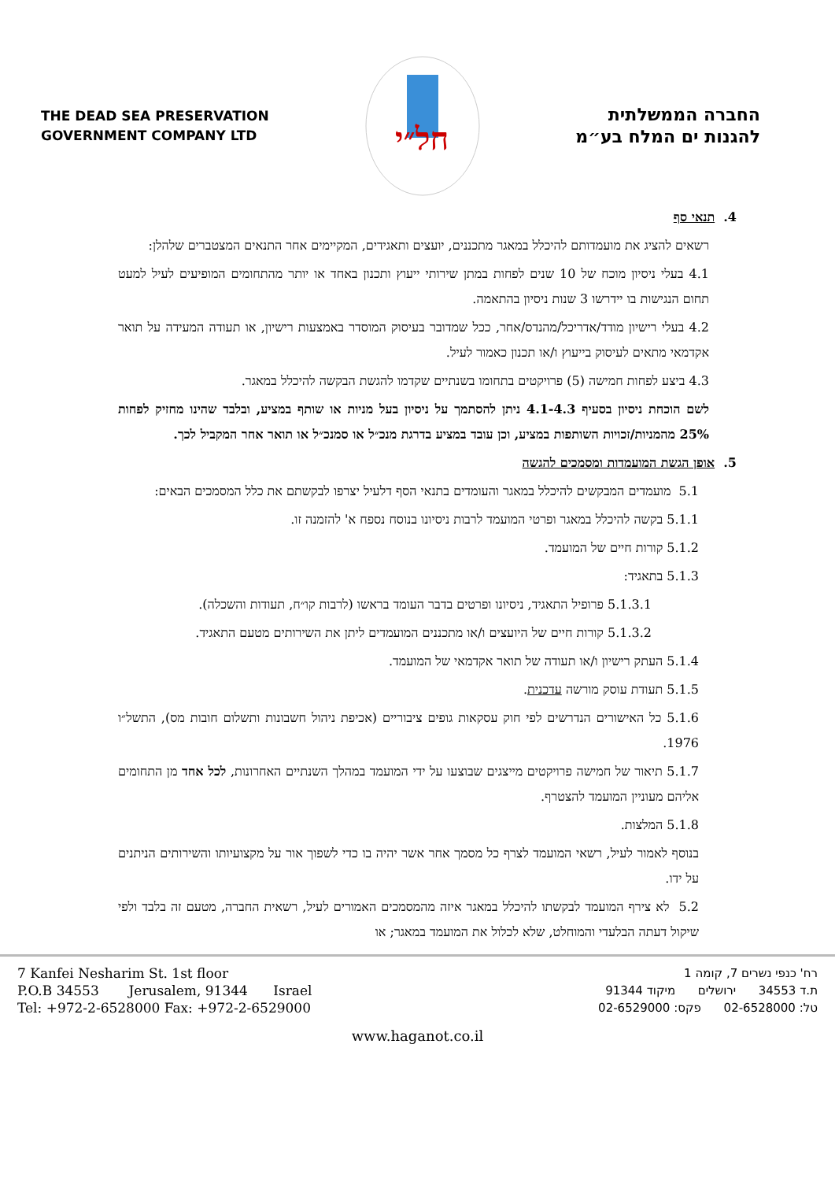THE DEAD SEA PRESERVATION
GOVERNMENT COMPANY LTD
חל״י
החברה הממשלתית
להגנות ים המלח בע״מ
4. תנאי סף
רשאים להציג את מועמדותם להיכלל במאגר מתכננים, יועצים ותאגידים, המקיימים אחר התנאים המצטברים שלהלן:
4.1 בעלי ניסיון מוכח של 10 שנים לפחות במתן שירותי ייעוץ ותכנון באחד או יותר מהתחומים המופיעים לעיל למעט תחום הנגישות בו יידרשו 3 שנות ניסיון בהתאמה.
4.2 בעלי רישיון מודד/אדריכל/מהנדס/אחר, ככל שמדובר בעיסוק המוסדר באמצעות רישיון, או תעודה המעידה על תואר אקדמאי מתאים לעיסוק בייעוץ ו/או תכנון כאמור לעיל.
4.3 ביצע לפחות חמישה (5) פרויקטים בתחומו בשנתיים שקדמו להגשת הבקשה להיכלל במאגר.
לשם הוכחת ניסיון בסעיף 4.1-4.3 ניתן להסתמך על ניסיון בעל מניות או שותף במציע, ובלבד שהינו מחזיק לפחות 25% מהמניות/זכויות השותפות במציע, וכן עובד במציע בדרגת מנכ״ל או סמנכ״ל או תואר אחר המקביל לכך.
5. אופן הגשת המועמדות ומסמכים להגשה
5.1 מועמדים המבקשים להיכלל במאגר והעומדים בתנאי הסף דלעיל יצרפו לבקשתם את כלל המסמכים הבאים:
5.1.1 בקשה להיכלל במאגר ופרטי המועמד לרבות ניסיונו בנוסח נספח א' להזמנה זו.
5.1.2 קורות חיים של המועמד.
5.1.3 בתאגיד:
5.1.3.1 פרופיל התאגיד, ניסיונו ופרטים בדבר העומד בראשו (לרבות קו״ח, תעודות והשכלה).
5.1.3.2 קורות חיים של היועצים ו/או מתכננים המועמדים ליתן את השירותים מטעם התאגיד.
5.1.4 העתק רישיון ו/או תעודה של תואר אקדמאי של המועמד.
5.1.5 תעודת עוסק מורשה עדכנית.
5.1.6 כל האישורים הנדרשים לפי חוק עסקאות גופים ציבוריים (אכיפת ניהול חשבונות ותשלום חובות מס), התשל״ו 1976.
5.1.7 תיאור של חמישה פרויקטים מייצגים שבוצעו על ידי המועמד במהלך השנתיים האחרונות, לכל אחד מן התחומים אליהם מעוניין המועמד להצטרף.
5.1.8 המלצות.
בנוסף לאמור לעיל, רשאי המועמד לצרף כל מסמך אחר אשר יהיה בו כדי לשפוך אור על מקצועיותו והשירותים הניתנים על ידו.
5.2 לא צירף המועמד לבקשתו להיכלל במאגר איזה מהמסמכים האמורים לעיל, רשאית החברה, מטעם זה בלבד ולפי שיקול דעתה הבלעדי והמוחלט, שלא לכלול את המועמד במאגר; או
7 Kanfei Nesharim St. 1st floor
P.O.B 34553 Jerusalem, 91344 Israel
Tel: +972-2-6528000 Fax: +972-2-6529000
רח' כנפי נשרים 7, קומה 1
ת.ד 34553 ירושלים מיקוד 91344
טל: 02-6528000 פקס: 02-6529000
www.haganot.co.il